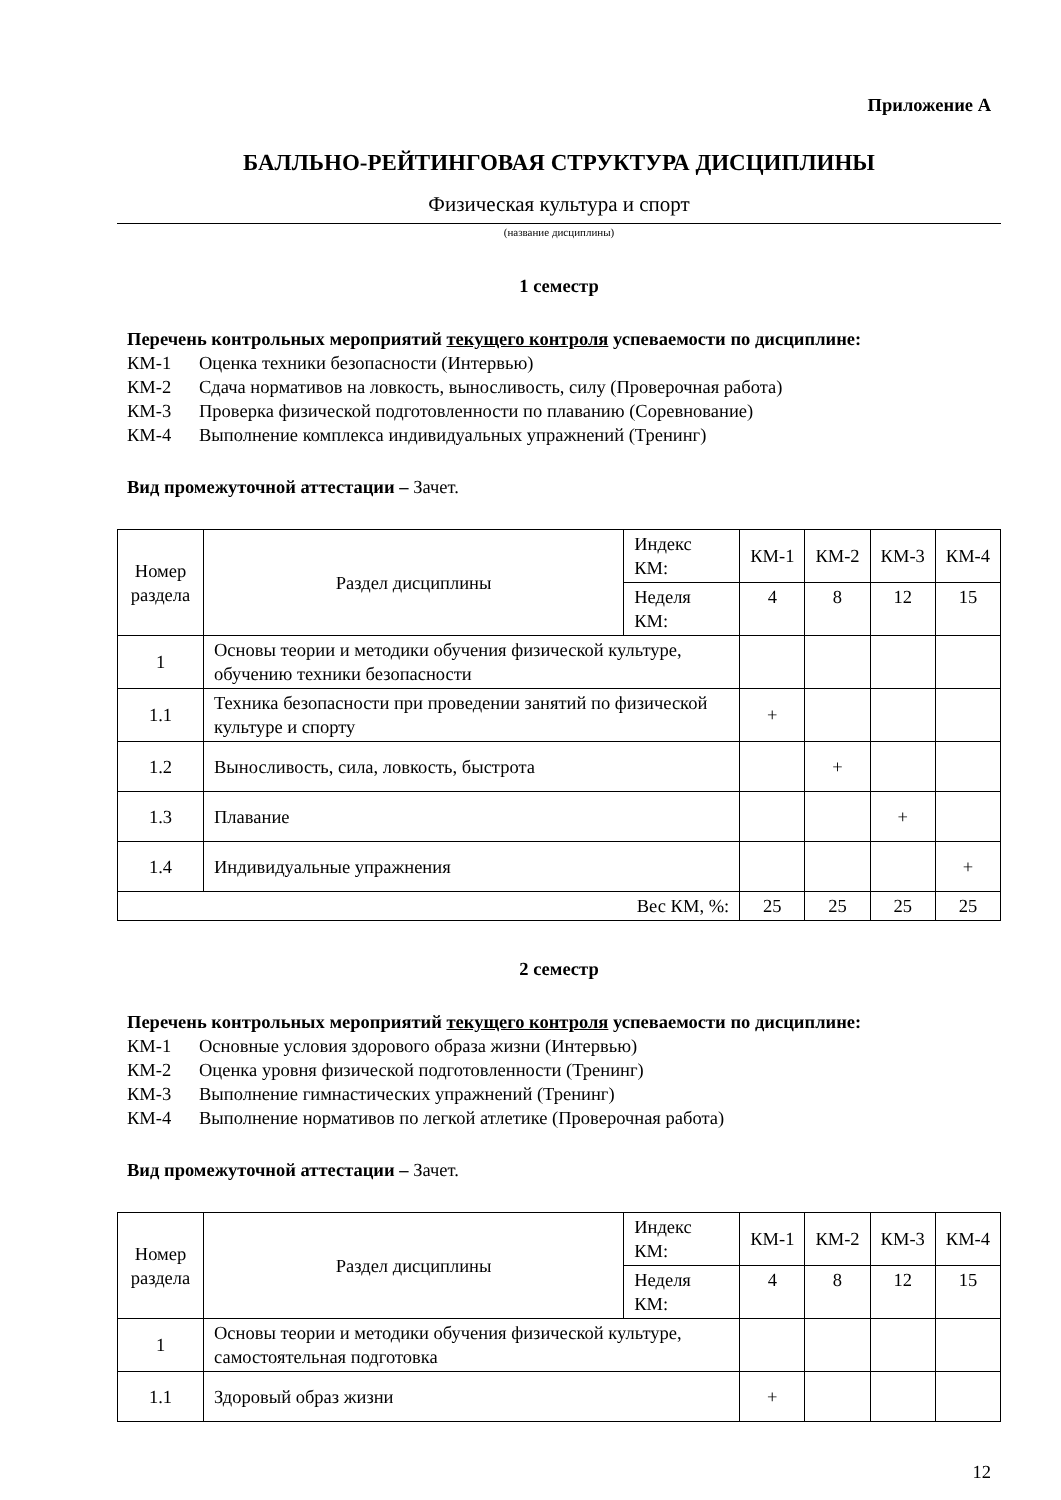Приложение А
БАЛЛЬНО-РЕЙТИНГОВАЯ СТРУКТУРА ДИСЦИПЛИНЫ
Физическая культура и спорт
(название дисциплины)
1 семестр
Перечень контрольных мероприятий текущего контроля успеваемости по дисциплине:
КМ-1 Оценка техники безопасности (Интервью)
КМ-2 Сдача нормативов на ловкость, выносливость, силу (Проверочная работа)
КМ-3 Проверка физической подготовленности по плаванию (Соревнование)
КМ-4 Выполнение комплекса индивидуальных упражнений (Тренинг)
Вид промежуточной аттестации – Зачет.
| Номер раздела | Раздел дисциплины | Индекс КМ: | КМ-1 | КМ-2 | КМ-3 | КМ-4 |
| | | Неделя КМ: | 4 | 8 | 12 | 15 |
| 1 | Основы теории и методики обучения физической культуре, обучению техники безопасности | | | | | |
| 1.1 | Техника безопасности при проведении занятий по физической культуре и спорту | | + | | | |
| 1.2 | Выносливость, сила, ловкость, быстрота | | | + | | |
| 1.3 | Плавание | | | | + | |
| 1.4 | Индивидуальные упражнения | | | | | + |
| Вес КМ, %: | | | 25 | 25 | 25 | 25 |
2 семестр
Перечень контрольных мероприятий текущего контроля успеваемости по дисциплине:
КМ-1 Основные условия здорового образа жизни (Интервью)
КМ-2 Оценка уровня физической подготовленности (Тренинг)
КМ-3 Выполнение гимнастических упражнений (Тренинг)
КМ-4 Выполнение нормативов по легкой атлетике (Проверочная работа)
Вид промежуточной аттестации – Зачет.
| Номер раздела | Раздел дисциплины | Индекс КМ: | КМ-1 | КМ-2 | КМ-3 | КМ-4 |
| | | Неделя КМ: | 4 | 8 | 12 | 15 |
| 1 | Основы теории и методики обучения физической культуре, самостоятельная подготовка | | | | | |
| 1.1 | Здоровый образ жизни | | + | | | |
12